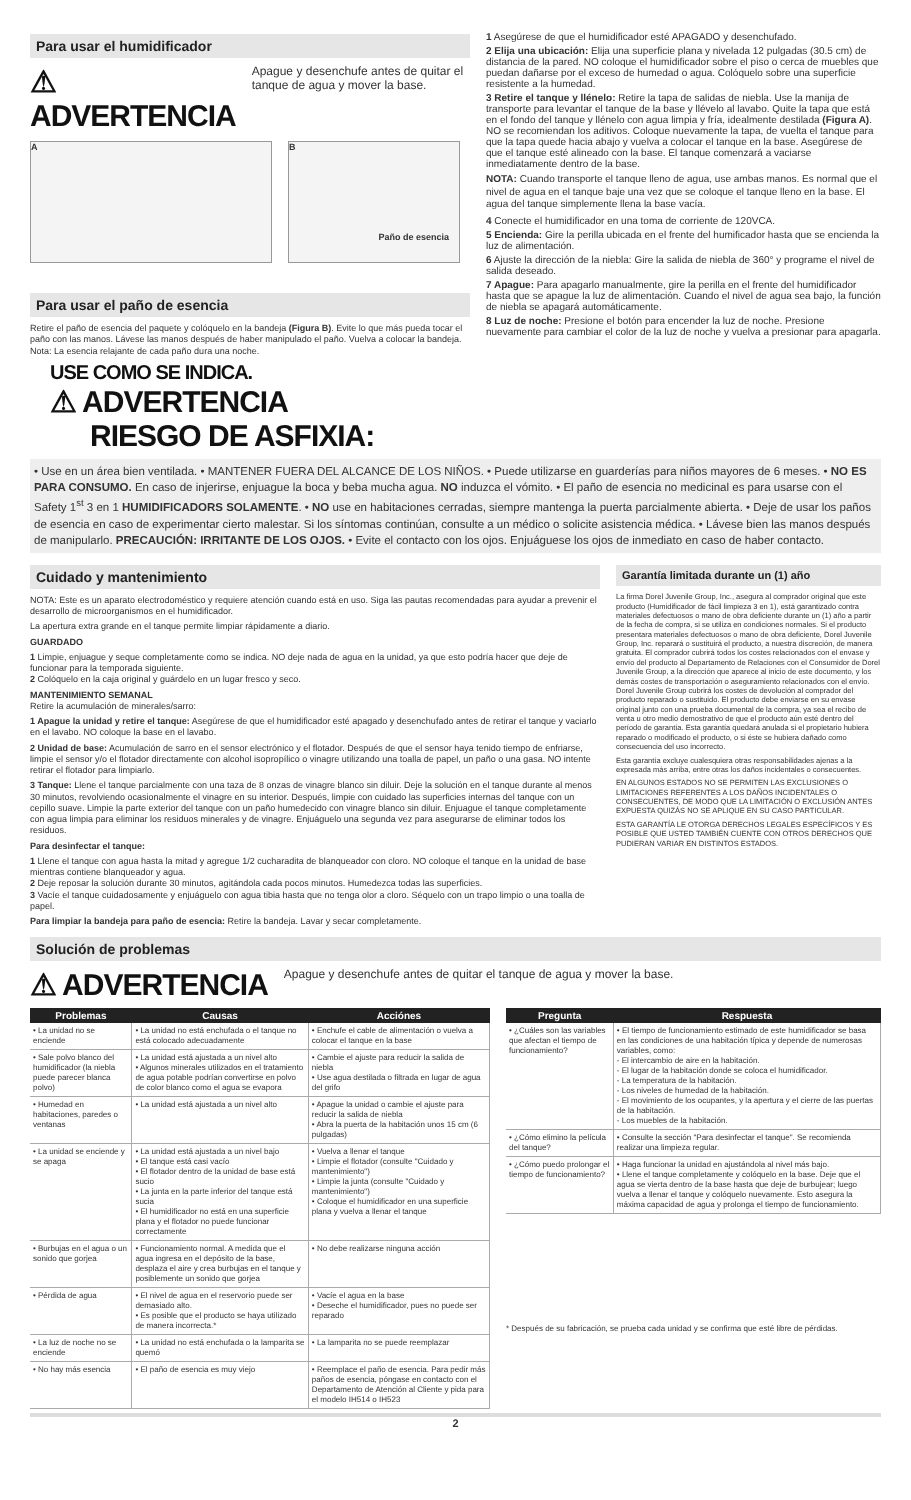Para usar el humidificador
⚠ ADVERTENCIA Apague y desenchufe antes de quitar el tanque de agua y mover la base.
A B
Paño de esencia
Para usar el paño de esencia
Retire el paño de esencia del paquete y colóquelo en la bandeja (Figura B). Evite lo que más pueda tocar el paño con las manos. Lávese las manos después de haber manipulado el paño. Vuelva a colocar la bandeja.
Nota: La esencia relajante de cada paño dura una noche.
USE COMO SE INDICA.
⚠ ADVERTENCIA
RIESGO DE ASFIXIA:
1 Asegúrese de que el humidificador esté APAGADO y desenchufado.
2 Elija una ubicación: Elija una superficie plana y nivelada 12 pulgadas (30.5 cm) de distancia de la pared. NO coloque el humidificador sobre el piso o cerca de muebles que puedan dañarse por el exceso de humedad o agua. Colóquelo sobre una superficie resistente a la humedad.
3 Retire el tanque y llénelo: Retire la tapa de salidas de niebla. Use la manija de transporte para levantar el tanque de la base y llévelo al lavabo. Quite la tapa que está en el fondo del tanque y llénelo con agua limpia y fría, idealmente destilada (Figura A). NO se recomiendan los aditivos. Coloque nuevamente la tapa, de vuelta el tanque para que la tapa quede hacia abajo y vuelva a colocar el tanque en la base. Asegúrese de que el tanque esté alineado con la base. El tanque comenzará a vaciarse inmediatamente dentro de la base.
NOTA: Cuando transporte el tanque lleno de agua, use ambas manos. Es normal que el nivel de agua en el tanque baje una vez que se coloque el tanque lleno en la base. El agua del tanque simplemente llena la base vacía.
4 Conecte el humidificador en una toma de corriente de 120VCA.
5 Encienda: Gire la perilla ubicada en el frente del humificador hasta que se encienda la luz de alimentación.
6 Ajuste la dirección de la niebla: Gire la salida de niebla de 360° y programe el nivel de salida deseado.
7 Apague: Para apagarlo manualmente, gire la perilla en el frente del humidificador hasta que se apague la luz de alimentación. Cuando el nivel de agua sea bajo, la función de niebla se apagará automáticamente.
8 Luz de noche: Presione el botón para encender la luz de noche. Presione nuevamente para cambiar el color de la luz de noche y vuelva a presionar para apagarla.
• Use en un área bien ventilada. • MANTENER FUERA DEL ALCANCE DE LOS NIÑOS. • Puede utilizarse en guarderías para niños mayores de 6 meses. • NO ES PARA CONSUMO. En caso de injerirse, enjuague la boca y beba mucha agua. NO induzca el vómito. • El paño de esencia no medicinal es para usarse con el Safety 1<sup>st</sup> 3 en 1 HUMIDIFICADORS SOLAMENTE. • NO use en habitaciones cerradas, siempre mantenga la puerta parcialmente abierta. • Deje de usar los paños de esencia en caso de experimentar cierto malestar. Si los síntomas continúan, consulte a un médico o solicite asistencia médica. • Lávese bien las manos después de manipularlo. PRECAUCIÓN: IRRITANTE DE LOS OJOS. • Evite el contacto con los ojos. Enjuáguese los ojos de inmediato en caso de haber contacto.
Cuidado y mantenimiento
NOTA: Este es un aparato electrodoméstico y requiere atención cuando está en uso. Siga las pautas recomendadas para ayudar a prevenir el desarrollo de microorganismos en el humidificador.
La apertura extra grande en el tanque permite limpiar rápidamente a diario.
GUARDADO
1 Limpie, enjuague y seque completamente como se indica. NO deje nada de agua en la unidad, ya que esto podría hacer que deje de funcionar para la temporada siguiente.
2 Colóquelo en la caja original y guárdelo en un lugar fresco y seco.
MANTENIMIENTO SEMANAL
Retire la acumulación de minerales/sarro:
1 Apague la unidad y retire el tanque: Asegúrese de que el humidificador esté apagado y desenchufado antes de retirar el tanque y vaciarlo en el lavabo. NO coloque la base en el lavabo.
2 Unidad de base: Acumulación de sarro en el sensor electrónico y el flotador. Después de que el sensor haya tenido tiempo de enfriarse, limpie el sensor y/o el flotador directamente con alcohol isopropílico o vinagre utilizando una toalla de papel, un paño o una gasa. NO intente retirar el flotador para limpiarlo.
3 Tanque: Llene el tanque parcialmente con una taza de 8 onzas de vinagre blanco sin diluir. Deje la solución en el tanque durante al menos 30 minutos, revolviendo ocasionalmente el vinagre en su interior. Después, limpie con cuidado las superficies internas del tanque con un cepillo suave. Limpie la parte exterior del tanque con un paño humedecido con vinagre blanco sin diluir. Enjuague el tanque completamente con agua limpia para eliminar los residuos minerales y de vinagre. Enjuáguelo una segunda vez para asegurarse de eliminar todos los residuos.
Para desinfectar el tanque:
1 Llene el tanque con agua hasta la mitad y agregue 1/2 cucharadita de blanqueador con cloro. NO coloque el tanque en la unidad de base mientras contiene blanqueador y agua.
2 Deje reposar la solución durante 30 minutos, agitándola cada pocos minutos. Humedezca todas las superficies.
3 Vacíe el tanque cuidadosamente y enjuáguelo con agua tibia hasta que no tenga olor a cloro. Séquelo con un trapo limpio o una toalla de papel.
Para limpiar la bandeja para paño de esencia: Retire la bandeja. Lavar y secar completamente.
Garantía limitada durante un (1) año
La firma Dorel Juvenile Group, Inc., asegura al comprador original que este producto (Humidificador de fácil limpieza 3 en 1), está garantizado contra materiales defectuosos o mano de obra deficiente durante un (1) año a partir de la fecha de compra, si se utiliza en condiciones normales. Si el producto presentara materiales defectuosos o mano de obra deficiente, Dorel Juvenile Group, Inc. reparará o sustituirá el producto, a nuestra discreción, de manera gratuita. El comprador cubrirá todos los costes relacionados con el envase y envío del producto al Departamento de Relaciones con el Consumidor de Dorel Juvenile Group, a la dirección que aparece al inicio de este documento, y los demás costes de transportación o aseguramiento relacionados con el envío. Dorel Juvenile Group cubrirá los costes de devolución al comprador del producto reparado o sustituido. El producto debe enviarse en su envase original junto con una prueba documental de la compra, ya sea el recibo de venta u otro medio demostrativo de que el producto aún esté dentro del período de garantía. Esta garantía quedará anulada si el propietario hubiera reparado o modificado el producto, o si éste se hubiera dañado como consecuencia del uso incorrecto.
Esta garantía excluye cualesquiera otras responsabilidades ajenas a la expresada más arriba, entre otras los daños incidentales o consecuentes.
EN ALGUNOS ESTADOS NO SE PERMITEN LAS EXCLUSIONES O LIMITACIONES REFERENTES A LOS DAÑOS INCIDENTALES O CONSECUENTES, DE MODO QUE LA LIMITACIÓN O EXCLUSIÓN ANTES EXPUESTA QUIZÁS NO SE APLIQUE EN SU CASO PARTICULAR.
ESTA GARANTÍA LE OTORGA DERECHOS LEGALES ESPECÍFICOS Y ES POSIBLE QUE USTED TAMBIÉN CUENTE CON OTROS DERECHOS QUE PUDIERAN VARIAR EN DISTINTOS ESTADOS.
Solución de problemas
⚠ ADVERTENCIA Apague y desenchufe antes de quitar el tanque de agua y mover la base.
| Problemas | Causas | Acciónes |
| --- | --- | --- |
| • La unidad no se enciende | • La unidad no está enchufada o el tanque no está colocado adecuadamente | • Enchufe el cable de alimentación o vuelva a colocar el tanque en la base |
| • Sale polvo blanco del humidificador (la niebla puede parecer blanca polvo) | • La unidad está ajustada a un nivel alto • Algunos minerales utilizados en el tratamiento de agua potable podrían convertirse en polvo de color blanco como el agua se evapora | • Cambie el ajuste para reducir la salida de niebla • Use agua destilada o filtrada en lugar de agua del grifo |
| • Humedad en habitaciones, paredes o ventanas | • La unidad está ajustada a un nivel alto | • Apague la unidad o cambie el ajuste para reducir la salida de niebla • Abra la puerta de la habitación unos 15 cm (6 pulgadas) |
| • La unidad se enciende y se apaga | • La unidad está ajustada a un nivel bajo • El tanque está casi vacío • El flotador dentro de la unidad de base está sucio • La junta en la parte inferior del tanque está sucia • El humidificador no está en una superficie plana y el flotador no puede funcionar correctamente | • Vuelva a llenar el tanque • Limpie el flotador (consulte "Cuidado y mantenimiento") • Limpie la junta (consulte "Cuidado y mantenimiento") • Coloque el humidificador en una superficie plana y vuelva a llenar el tanque |
| • Burbujas en el agua o un sonido que gorjea | • Funcionamiento normal. A medida que el agua ingresa en el depósito de la base, desplaza el aire y crea burbujas en el tanque y posiblemente un sonido que gorjea | • No debe realizarse ninguna acción |
| • Pérdida de agua | • El nivel de agua en el reservorio puede ser demasiado alto. • Es posible que el producto se haya utilizado de manera incorrecta.* | • Vacíe el agua en la base • Deseche el humidificador, pues no puede ser reparado |
| • La luz de noche no se enciende | • La unidad no está enchufada o la lamparita se quemó | • La lamparita no se puede reemplazar |
| • No hay más esencia | • El paño de esencia es muy viejo | • Reemplace el paño de esencia. Para pedir más paños de esencia, póngase en contacto con el Departamento de Atención al Cliente y pida para el modelo IH514 o IH523 |
| Pregunta | Respuesta |
| --- | --- |
| • ¿Cuáles son las variables que afectan el tiempo de funcionamiento? | • El tiempo de funcionamiento estimado de este humidificador se basa en las condiciones de una habitación típica y depende de numerosas variables, como: - El intercambio de aire en la habitación. - El lugar de la habitación donde se coloca el humidificador. - La temperatura de la habitación. - Los niveles de humedad de la habitación. - El movimiento de los ocupantes, y la apertura y el cierre de las puertas de la habitación. - Los muebles de la habitación. |
| • ¿Cómo elimino la película del tanque? | • Consulte la sección "Para desinfectar el tanque". Se recomienda realizar una limpieza regular. |
| • ¿Cómo puedo prolongar el tiempo de funcionamiento? | • Haga funcionar la unidad en ajustándola al nivel más bajo. • Llene el tanque completamente y colóquelo en la base. Deje que el agua se vierta dentro de la base hasta que deje de burbujear; luego vuelva a llenar el tanque y colóquelo nuevamente. Esto asegura la máxima capacidad de agua y prolonga el tiempo de funcionamiento. |
* Después de su fabricación, se prueba cada unidad y se confirma que esté libre de pérdidas.
2